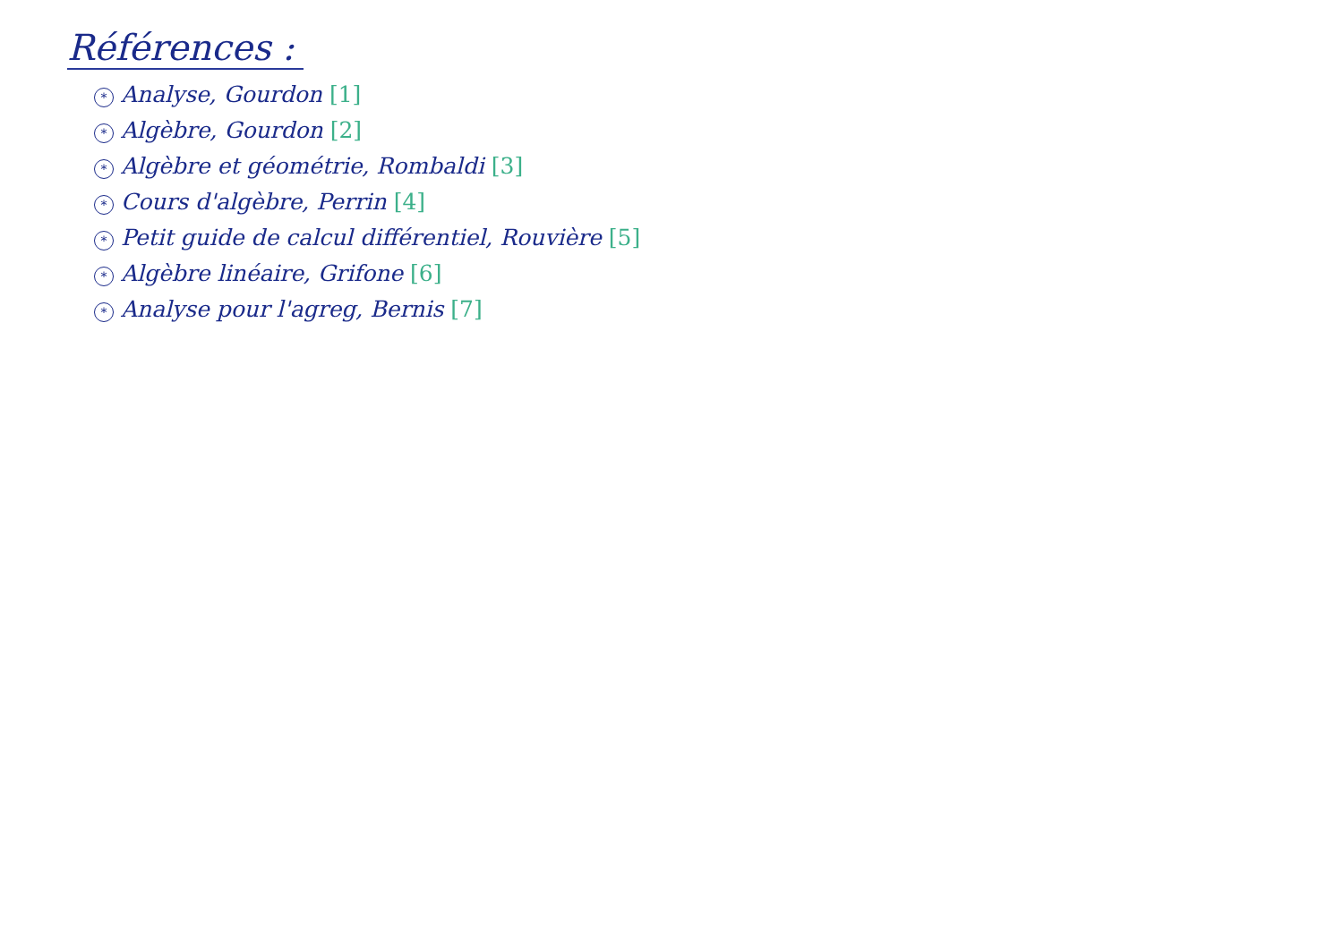Références :
* Analyse, Gourdon [1]
* Algèbre, Gourdon [2]
* Algèbre et géométrie, Rombaldi [3]
* Cours d'algèbre, Perrin [4]
* Petit guide de calcul différentiel, Rouvière [5]
* Algèbre linéaire, Grifone [6]
* Analyse pour l'agreg, Bernis [7]